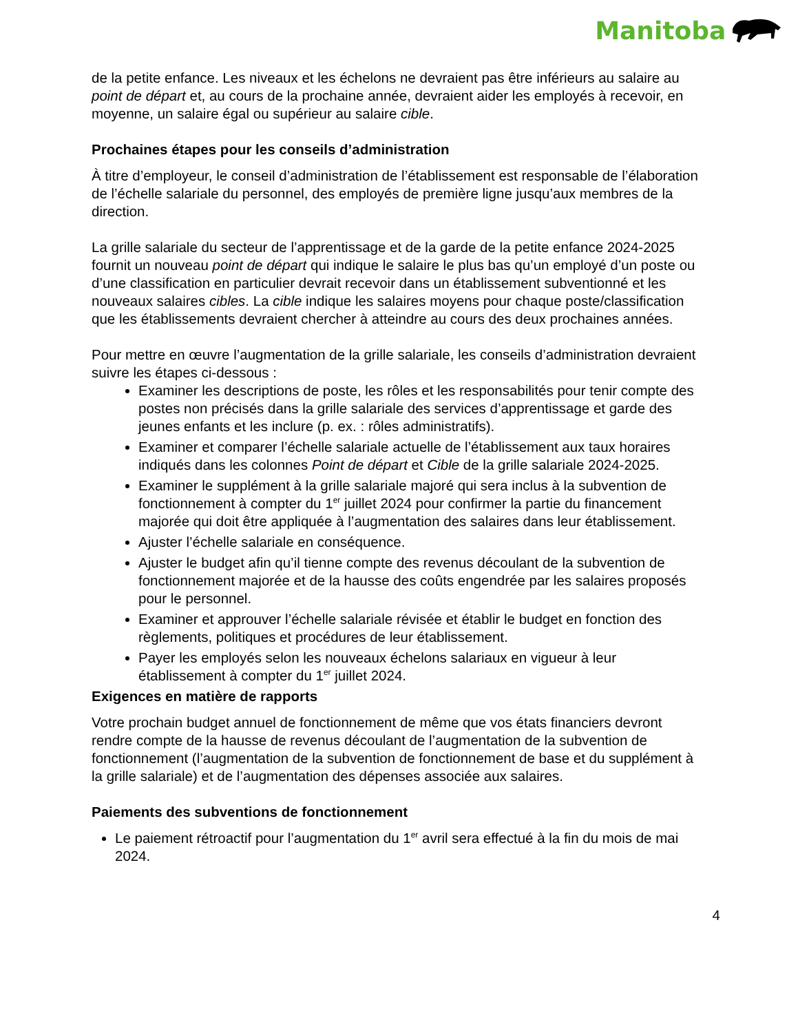Manitoba
de la petite enfance. Les niveaux et les échelons ne devraient pas être inférieurs au salaire au point de départ et, au cours de la prochaine année, devraient aider les employés à recevoir, en moyenne, un salaire égal ou supérieur au salaire cible.
Prochaines étapes pour les conseils d’administration
À titre d’employeur, le conseil d’administration de l’établissement est responsable de l’élaboration de l’échelle salariale du personnel, des employés de première ligne jusqu’aux membres de la direction.
La grille salariale du secteur de l’apprentissage et de la garde de la petite enfance 2024-2025 fournit un nouveau point de départ qui indique le salaire le plus bas qu’un employé d’un poste ou d’une classification en particulier devrait recevoir dans un établissement subventionné et les nouveaux salaires cibles. La cible indique les salaires moyens pour chaque poste/classification que les établissements devraient chercher à atteindre au cours des deux prochaines années.
Pour mettre en œuvre l’augmentation de la grille salariale, les conseils d’administration devraient suivre les étapes ci-dessous :
Examiner les descriptions de poste, les rôles et les responsabilités pour tenir compte des postes non précisés dans la grille salariale des services d’apprentissage et garde des jeunes enfants et les inclure (p. ex. : rôles administratifs).
Examiner et comparer l’échelle salariale actuelle de l’établissement aux taux horaires indiqués dans les colonnes Point de départ et Cible de la grille salariale 2024-2025.
Examiner le supplément à la grille salariale majoré qui sera inclus à la subvention de fonctionnement à compter du 1<sup>er</sup> juillet 2024 pour confirmer la partie du financement majorée qui doit être appliquée à l’augmentation des salaires dans leur établissement.
Ajuster l’échelle salariale en conséquence.
Ajuster le budget afin qu’il tienne compte des revenus découlant de la subvention de fonctionnement majorée et de la hausse des coûts engendrée par les salaires proposés pour le personnel.
Examiner et approuver l’échelle salariale révisée et établir le budget en fonction des règlements, politiques et procédures de leur établissement.
Payer les employés selon les nouveaux échelons salariaux en vigueur à leur établissement à compter du 1<sup>er</sup> juillet 2024.
Exigences en matière de rapports
Votre prochain budget annuel de fonctionnement de même que vos états financiers devront rendre compte de la hausse de revenus découlant de l’augmentation de la subvention de fonctionnement (l’augmentation de la subvention de fonctionnement de base et du supplément à la grille salariale) et de l’augmentation des dépenses associée aux salaires.
Paiements des subventions de fonctionnement
Le paiement rétroactif pour l’augmentation du 1<sup>er</sup> avril sera effectué à la fin du mois de mai 2024.
4